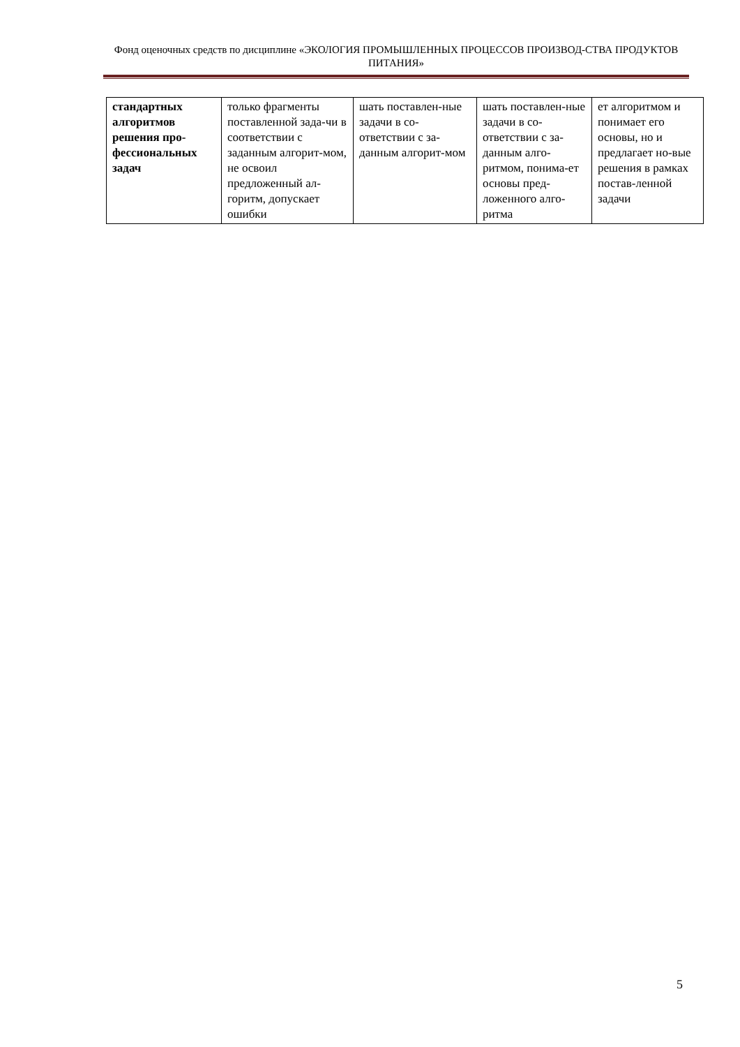Фонд оценочных средств по дисциплине «ЭКОЛОГИЯ ПРОМЫШЛЕННЫХ ПРОЦЕССОВ ПРОИЗВОД-СТВА ПРОДУКТОВ ПИТАНИЯ»
| стандартных алгоритмов решения про-фессиональных задач | только фрагменты поставленной зада-чи в соответствии с заданным алгорит-мом, не освоил предложенный ал-горитм, допускает ошибки | шать поставлен-ные задачи в со-ответствии с за-данным алгорит-мом | шать поставлен-ные задачи в со-ответствии с за-данным алго-ритмом, понима-ет основы пред-ложенного алго-ритма | ет алгоритмом и понимает его основы, но и предлагает но-вые решения в рамках постав-ленной задачи |
5